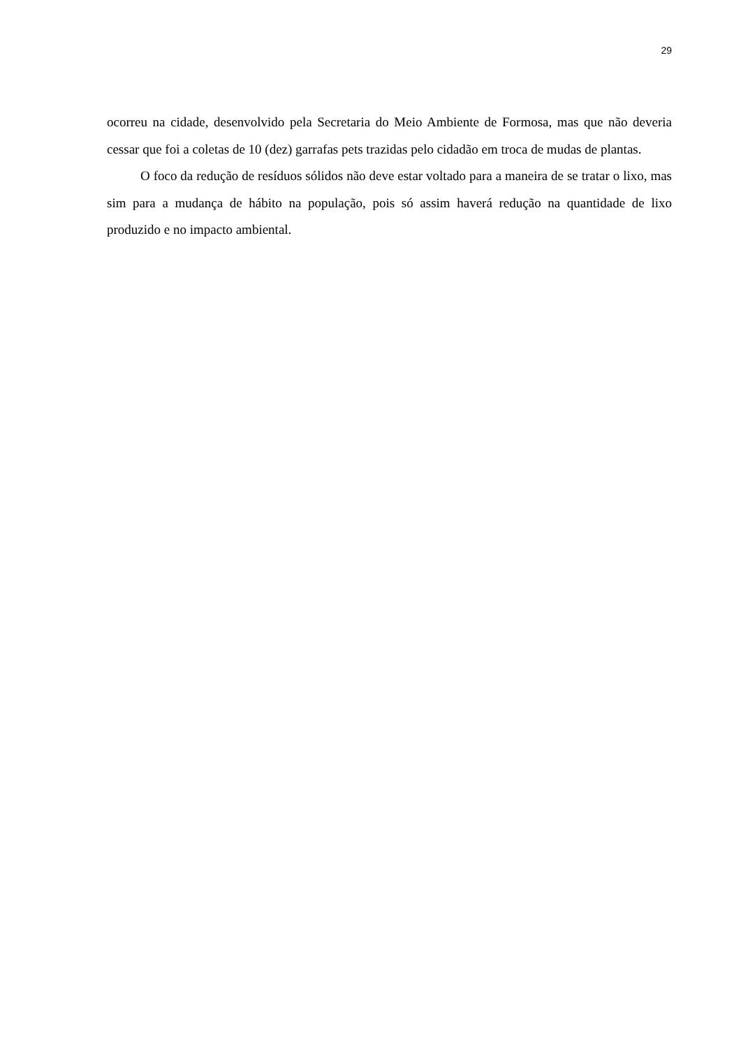29
ocorreu na cidade, desenvolvido pela Secretaria do Meio Ambiente de Formosa, mas que não deveria cessar que foi a coletas de 10 (dez) garrafas pets trazidas pelo cidadão em troca de mudas de plantas.
O foco da redução de resíduos sólidos não deve estar voltado para a maneira de se tratar o lixo, mas sim para a mudança de hábito na população, pois só assim haverá redução na quantidade de lixo produzido e no impacto ambiental.